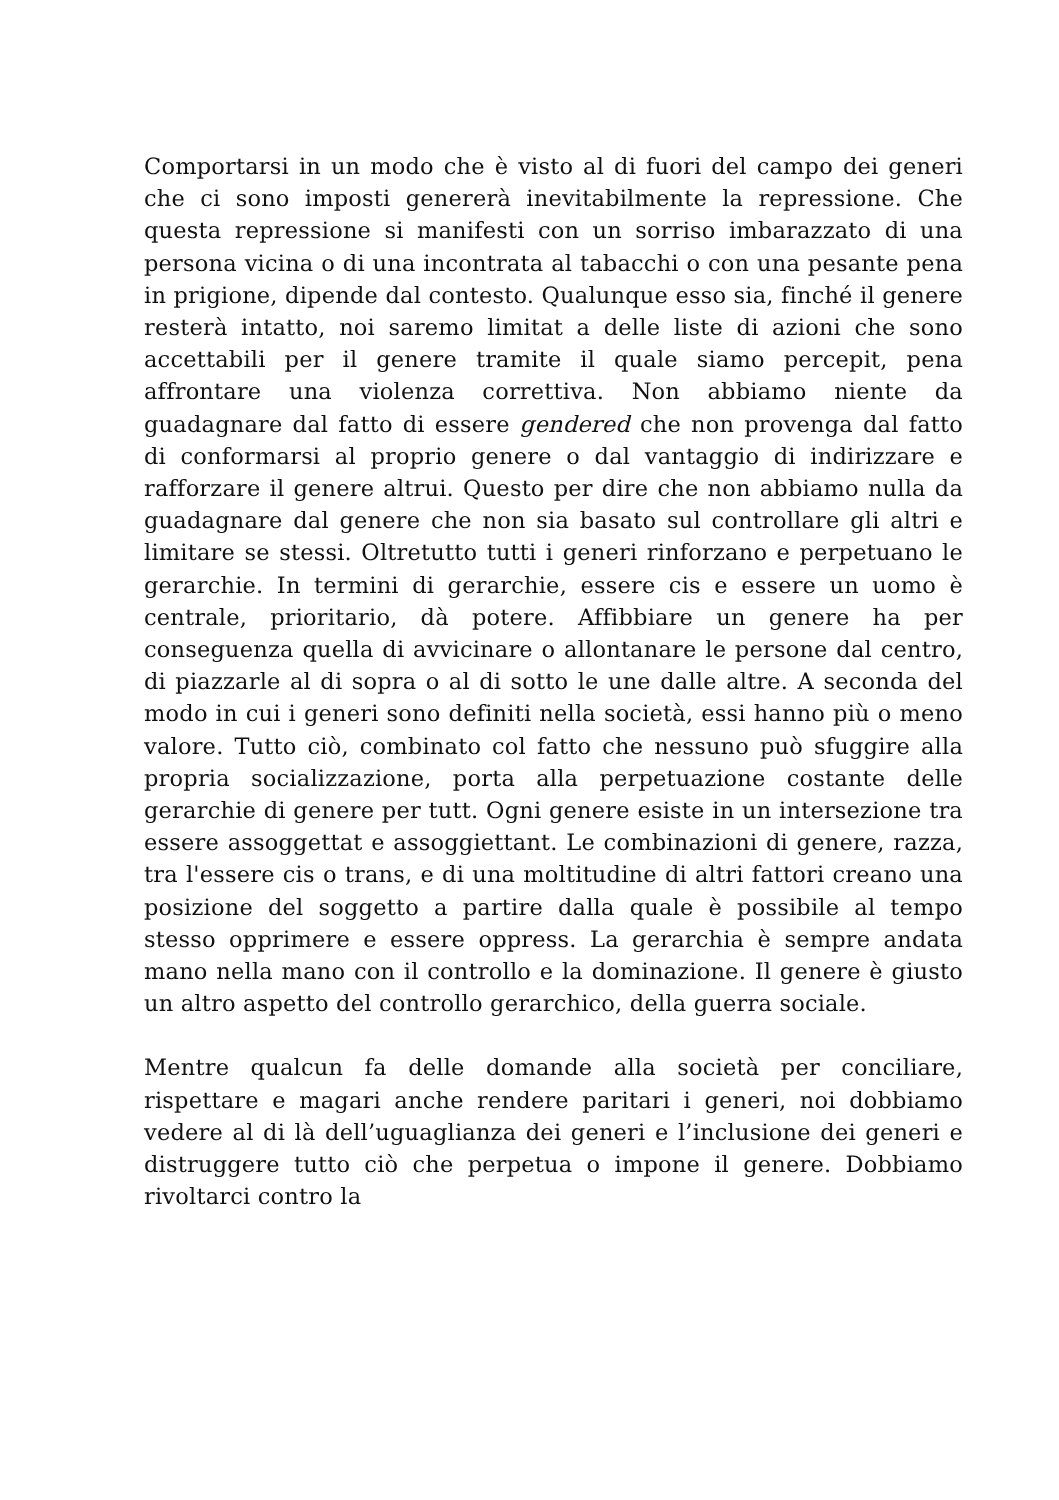Comportarsi in un modo che è visto al di fuori del campo dei generi che ci sono imposti genererà inevitabilmente la repressione. Che questa repressione si manifesti con un sorriso imbarazzato di una persona vicina o di una incontrata al tabacchi o con una pesante pena in prigione, dipende dal contesto. Qualunque esso sia, finché il genere resterà intatto, noi saremo limitat a delle liste di azioni che sono accettabili per il genere tramite il quale siamo percepit, pena affrontare una violenza correttiva. Non abbiamo niente da guadagnare dal fatto di essere gendered che non provenga dal fatto di conformarsi al proprio genere o dal vantaggio di indirizzare e rafforzare il genere altrui. Questo per dire che non abbiamo nulla da guadagnare dal genere che non sia basato sul controllare gli altri e limitare se stessi. Oltretutto tutti i generi rinforzano e perpetuano le gerarchie. In termini di gerarchie, essere cis e essere un uomo è centrale, prioritario, dà potere. Affibbiare un genere ha per conseguenza quella di avvicinare o allontanare le persone dal centro, di piazzarle al di sopra o al di sotto le une dalle altre. A seconda del modo in cui i generi sono definiti nella società, essi hanno più o meno valore. Tutto ciò, combinato col fatto che nessuno può sfuggire alla propria socializzazione, porta alla perpetuazione costante delle gerarchie di genere per tutt. Ogni genere esiste in un intersezione tra essere assoggettat e assoggiettant. Le combinazioni di genere, razza, tra l'essere cis o trans, e di una moltitudine di altri fattori creano una posizione del soggetto a partire dalla quale è possibile al tempo stesso opprimere e essere oppress. La gerarchia è sempre andata mano nella mano con il controllo e la dominazione. Il genere è giusto un altro aspetto del controllo gerarchico, della guerra sociale.
Mentre qualcun fa delle domande alla società per conciliare, rispettare e magari anche rendere paritari i generi, noi dobbiamo vedere al di là dell’uguaglianza dei generi e l’inclusione dei generi e distruggere tutto ciò che perpetua o impone il genere. Dobbiamo rivoltarci contro la